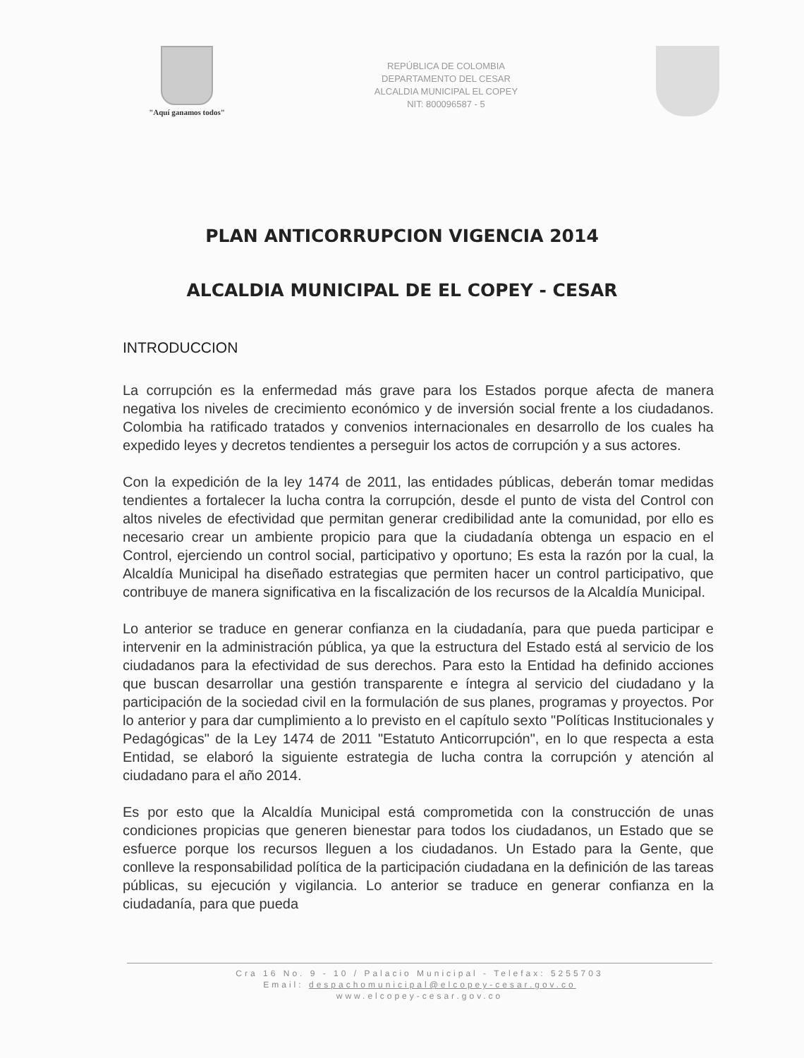"Aquí ganamos todos"
REPÚBLICA DE COLOMBIA
DEPARTAMENTO DEL CESAR
ALCALDIA MUNICIPAL EL COPEY
NIT: 800096587 - 5
PLAN ANTICORRUPCION VIGENCIA 2014
ALCALDIA MUNICIPAL DE EL COPEY - CESAR
INTRODUCCION
La corrupción es la enfermedad más grave para los Estados porque afecta de manera negativa los niveles de crecimiento económico y de inversión social frente a los ciudadanos. Colombia ha ratificado tratados y convenios internacionales en desarrollo de los cuales ha expedido leyes y decretos tendientes a perseguir los actos de corrupción y a sus actores.
Con la expedición de la ley 1474 de 2011, las entidades públicas, deberán tomar medidas tendientes a fortalecer la lucha contra la corrupción, desde el punto de vista del Control con altos niveles de efectividad que permitan generar credibilidad ante la comunidad, por ello es necesario crear un ambiente propicio para que la ciudadanía obtenga un espacio en el Control, ejerciendo un control social, participativo y oportuno; Es esta la razón por la cual, la Alcaldía Municipal ha diseñado estrategias que permiten hacer un control participativo, que contribuye de manera significativa en la fiscalización de los recursos de la Alcaldía Municipal.
Lo anterior se traduce en generar confianza en la ciudadanía, para que pueda participar e intervenir en la administración pública, ya que la estructura del Estado está al servicio de los ciudadanos para la efectividad de sus derechos. Para esto la Entidad ha definido acciones que buscan desarrollar una gestión transparente e íntegra al servicio del ciudadano y la participación de la sociedad civil en la formulación de sus planes, programas y proyectos. Por lo anterior y para dar cumplimiento a lo previsto en el capítulo sexto "Políticas Institucionales y Pedagógicas" de la Ley 1474 de 2011 "Estatuto Anticorrupción", en lo que respecta a esta Entidad, se elaboró la siguiente estrategia de lucha contra la corrupción y atención al ciudadano para el año 2014.
Es por esto que la Alcaldía Municipal está comprometida con la construcción de unas condiciones propicias que generen bienestar para todos los ciudadanos, un Estado que se esfuerce porque los recursos lleguen a los ciudadanos. Un Estado para la Gente, que conlleve la responsabilidad política de la participación ciudadana en la definición de las tareas públicas, su ejecución y vigilancia. Lo anterior se traduce en generar confianza en la ciudadanía, para que pueda
Cra 16 No. 9 - 10 / Palacio Municipal - Telefax: 5255703
Email: despachomunicipal@elcopey-cesar.gov.co
www.elcopey-cesar.gov.co